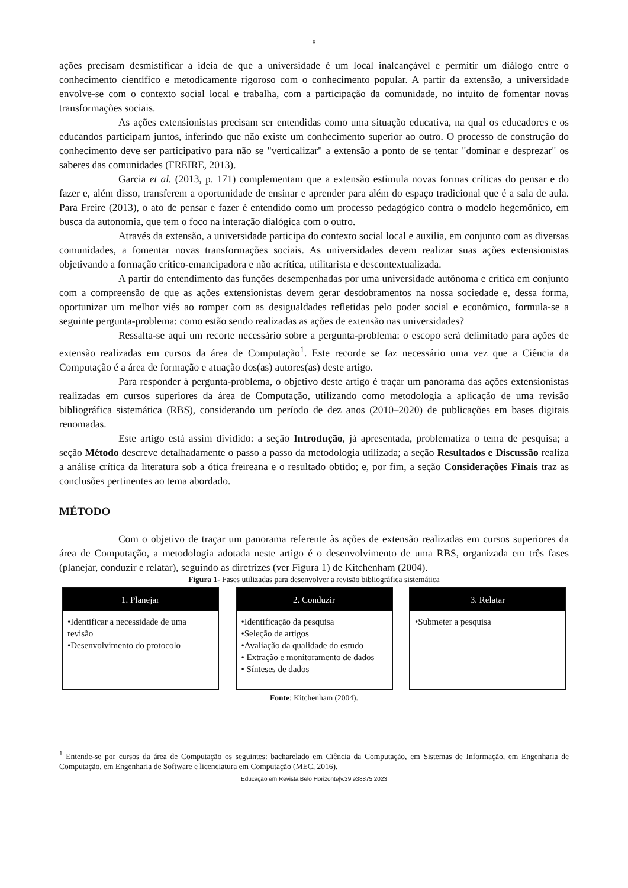5
ações precisam desmistificar a ideia de que a universidade é um local inalcançável e permitir um diálogo entre o conhecimento científico e metodicamente rigoroso com o conhecimento popular. A partir da extensão, a universidade envolve-se com o contexto social local e trabalha, com a participação da comunidade, no intuito de fomentar novas transformações sociais.
As ações extensionistas precisam ser entendidas como uma situação educativa, na qual os educadores e os educandos participam juntos, inferindo que não existe um conhecimento superior ao outro. O processo de construção do conhecimento deve ser participativo para não se "verticalizar" a extensão a ponto de se tentar "dominar e desprezar" os saberes das comunidades (FREIRE, 2013).
Garcia et al. (2013, p. 171) complementam que a extensão estimula novas formas críticas do pensar e do fazer e, além disso, transferem a oportunidade de ensinar e aprender para além do espaço tradicional que é a sala de aula. Para Freire (2013), o ato de pensar e fazer é entendido como um processo pedagógico contra o modelo hegemônico, em busca da autonomia, que tem o foco na interação dialógica com o outro.
Através da extensão, a universidade participa do contexto social local e auxilia, em conjunto com as diversas comunidades, a fomentar novas transformações sociais. As universidades devem realizar suas ações extensionistas objetivando a formação crítico-emancipadora e não acrítica, utilitarista e descontextualizada.
A partir do entendimento das funções desempenhadas por uma universidade autônoma e crítica em conjunto com a compreensão de que as ações extensionistas devem gerar desdobramentos na nossa sociedade e, dessa forma, oportunizar um melhor viés ao romper com as desigualdades refletidas pelo poder social e econômico, formula-se a seguinte pergunta-problema: como estão sendo realizadas as ações de extensão nas universidades?
Ressalta-se aqui um recorte necessário sobre a pergunta-problema: o escopo será delimitado para ações de extensão realizadas em cursos da área de Computação<sup>1</sup>. Este recorde se faz necessário uma vez que a Ciência da Computação é a área de formação e atuação dos(as) autores(as) deste artigo.
Para responder à pergunta-problema, o objetivo deste artigo é traçar um panorama das ações extensionistas realizadas em cursos superiores da área de Computação, utilizando como metodologia a aplicação de uma revisão bibliográfica sistemática (RBS), considerando um período de dez anos (2010–2020) de publicações em bases digitais renomadas.
Este artigo está assim dividido: a seção Introdução, já apresentada, problematiza o tema de pesquisa; a seção Método descreve detalhadamente o passo a passo da metodologia utilizada; a seção Resultados e Discussão realiza a análise crítica da literatura sob a ótica freireana e o resultado obtido; e, por fim, a seção Considerações Finais traz as conclusões pertinentes ao tema abordado.
MÉTODO
Com o objetivo de traçar um panorama referente às ações de extensão realizadas em cursos superiores da área de Computação, a metodologia adotada neste artigo é o desenvolvimento de uma RBS, organizada em três fases (planejar, conduzir e relatar), seguindo as diretrizes (ver Figura 1) de Kitchenham (2004).
Figura 1- Fases utilizadas para desenvolver a revisão bibliográfica sistemática
1. Planejar
•Identificar a necessidade de uma revisão
•Desenvolvimento do protocolo
2. Conduzir
•Identificação da pesquisa
•Seleção de artigos
•Avaliação da qualidade do estudo
• Extração e monitoramento de dados
• Sínteses de dados
3. Relatar
•Submeter a pesquisa
Fonte: Kitchenham (2004).
<sup>1</sup> Entende-se por cursos da área de Computação os seguintes: bacharelado em Ciência da Computação, em Sistemas de Informação, em Engenharia de Computação, em Engenharia de Software e licenciatura em Computação (MEC, 2016).
Educação em Revista|Belo Horizonte|v.39|e38875|2023